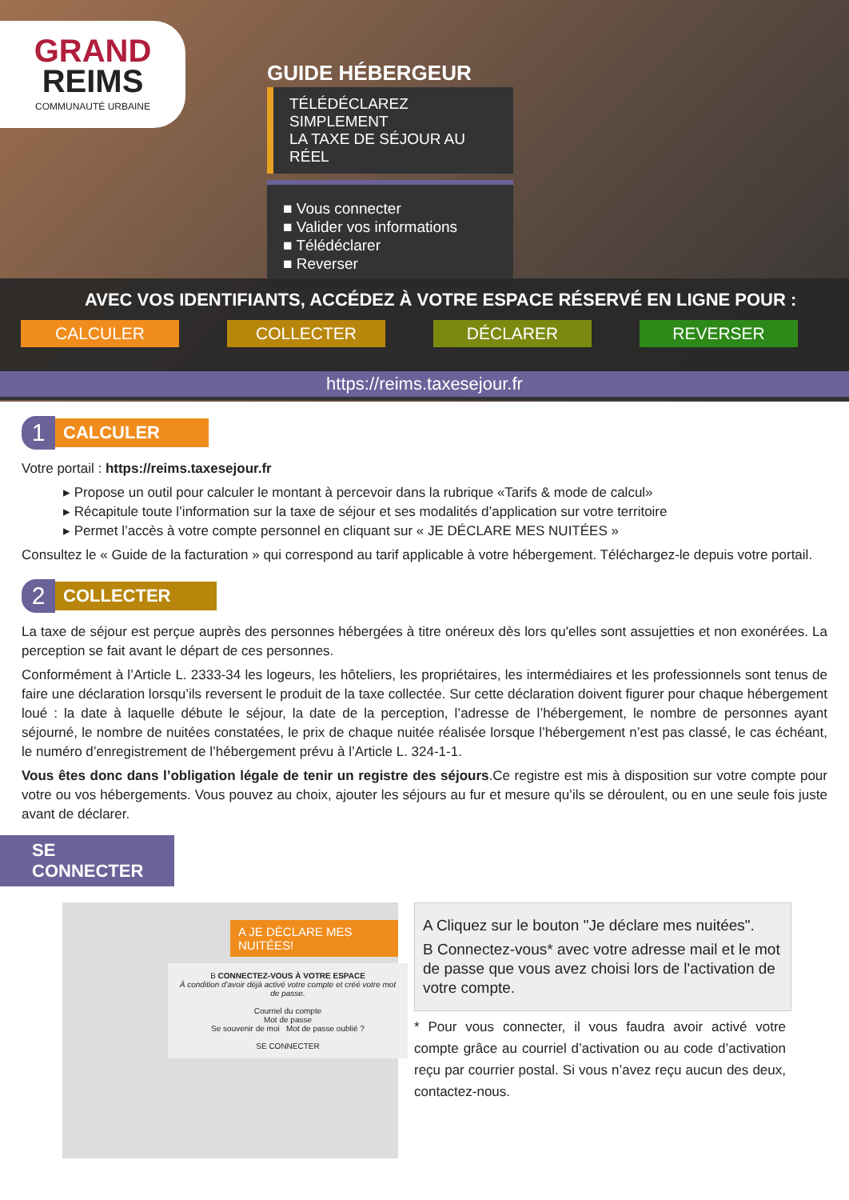GRAND
REIMS
COMMUNAUTÉ URBAINE
GUIDE HÉBERGEUR
TÉLÉDÉCLAREZ SIMPLEMENT
LA TAXE DE SÉJOUR AU RÉEL
■ Vous connecter
■ Valider vos informations
■ Télédéclarer
■ Reverser
AVEC VOS IDENTIFIANTS, ACCÉDEZ À VOTRE ESPACE RÉSERVÉ EN LIGNE POUR :
CALCULER COLLECTER DÉCLARER REVERSER
https://reims.taxesejour.fr
1
CALCULER
Votre portail : https://reims.taxesejour.fr
▸ Propose un outil pour calculer le montant à percevoir dans la rubrique «Tarifs & mode de calcul»
▸ Récapitule toute l’information sur la taxe de séjour et ses modalités d’application sur votre territoire
▸ Permet l’accès à votre compte personnel en cliquant sur « JE DÉCLARE MES NUITÉES »
Consultez le « Guide de la facturation » qui correspond au tarif applicable à votre hébergement. Téléchargez-le depuis votre portail.
2
COLLECTER
La taxe de séjour est perçue auprès des personnes hébergées à titre onéreux dès lors qu'elles sont assujetties et non exonérées. La perception se fait avant le départ de ces personnes.
Conformément à l’Article L. 2333-34 les logeurs, les hôteliers, les propriétaires, les intermédiaires et les professionnels sont tenus de faire une déclaration lorsqu’ils reversent le produit de la taxe collectée. Sur cette déclaration doivent figurer pour chaque hébergement loué : la date à laquelle débute le séjour, la date de la perception, l’adresse de l’hébergement, le nombre de personnes ayant séjourné, le nombre de nuitées constatées, le prix de chaque nuitée réalisée lorsque l’hébergement n’est pas classé, le cas échéant, le numéro d’enregistrement de l’hébergement prévu à l’Article L. 324-1-1.
Vous êtes donc dans l’obligation légale de tenir un registre des séjours.Ce registre est mis à disposition sur votre compte pour votre ou vos hébergements. Vous pouvez au choix, ajouter les séjours au fur et mesure qu’ils se déroulent, ou en une seule fois juste avant de déclarer.
SE CONNECTER
A JE DÉCLARE MES NUITÉES!
B CONNECTEZ-VOUS À VOTRE ESPACE
À condition d'avoir déjà activé votre compte et créé votre mot de passe.
Courriel du compte
Mot de passe
Se souvenir de moi Mot de passe oublié ?
SE CONNECTER
A Cliquez sur le bouton "Je déclare mes nuitées".
B Connectez-vous* avec votre adresse mail et le mot de passe que vous avez choisi lors de l'activation de votre compte.
* Pour vous connecter, il vous faudra avoir activé votre compte grâce au courriel d’activation ou au code d’activation reçu par courrier postal. Si vous n’avez reçu aucun des deux, contactez-nous.